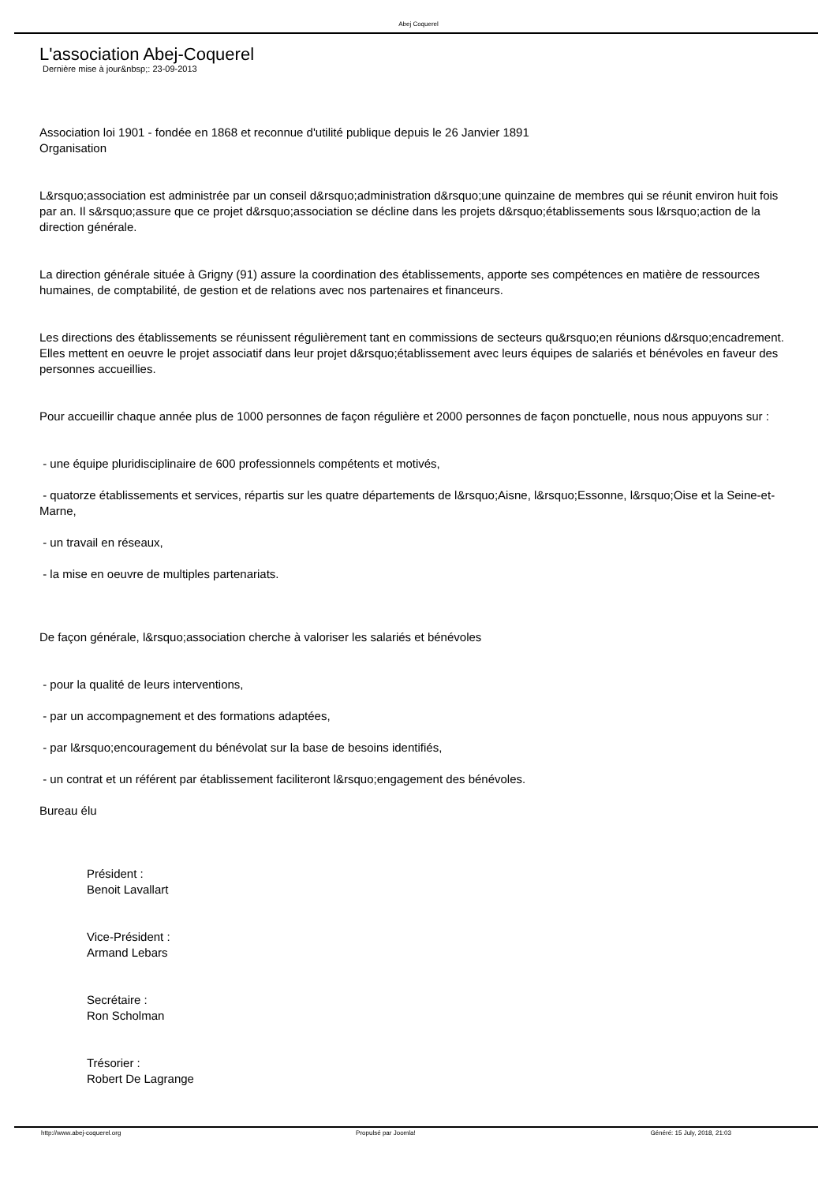Abej Coquerel
L'association Abej-Coquerel
Dernière mise à jour&nbsp;: 23-09-2013
Association loi 1901 - fondée en 1868 et reconnue d'utilité publique depuis le 26 Janvier 1891
Organisation
L&rsquo;association est administrée par un conseil d&rsquo;administration d&rsquo;une quinzaine de membres qui se réunit environ huit fois par an. Il s&rsquo;assure que ce projet d&rsquo;association se décline dans les projets d&rsquo;établissements sous l&rsquo;action de la direction générale.
La direction générale située à Grigny (91) assure la coordination des établissements, apporte ses compétences en matière de ressources humaines, de comptabilité, de gestion et de relations avec nos partenaires et financeurs.
Les directions des établissements se réunissent régulièrement tant en commissions de secteurs qu&rsquo;en réunions d&rsquo;encadrement. Elles mettent en oeuvre le projet associatif dans leur projet d&rsquo;établissement avec leurs équipes de salariés et bénévoles en faveur des personnes accueillies.
Pour accueillir chaque année plus de 1000 personnes de façon régulière et 2000 personnes de façon ponctuelle, nous nous appuyons sur :
- une équipe pluridisciplinaire de 600 professionnels compétents et motivés,
- quatorze établissements et services, répartis sur les quatre départements de l&rsquo;Aisne, l&rsquo;Essonne, l&rsquo;Oise et la Seine-et-Marne,
- un travail en réseaux,
- la mise en oeuvre de multiples partenariats.
De façon générale, l&rsquo;association cherche à valoriser les salariés et bénévoles
- pour la qualité de leurs interventions,
- par un accompagnement et des formations adaptées,
- par l&rsquo;encouragement du bénévolat sur la base de besoins identifiés,
- un contrat et un référent par établissement faciliteront l&rsquo;engagement des bénévoles.
Bureau élu
Président :
Benoit Lavallart
Vice-Président :
Armand Lebars
Secrétaire :
Ron Scholman
Trésorier :
Robert De Lagrange
http://www.abej-coquerel.org Propulsé par Joomla! Généré: 15 July, 2018, 21:03